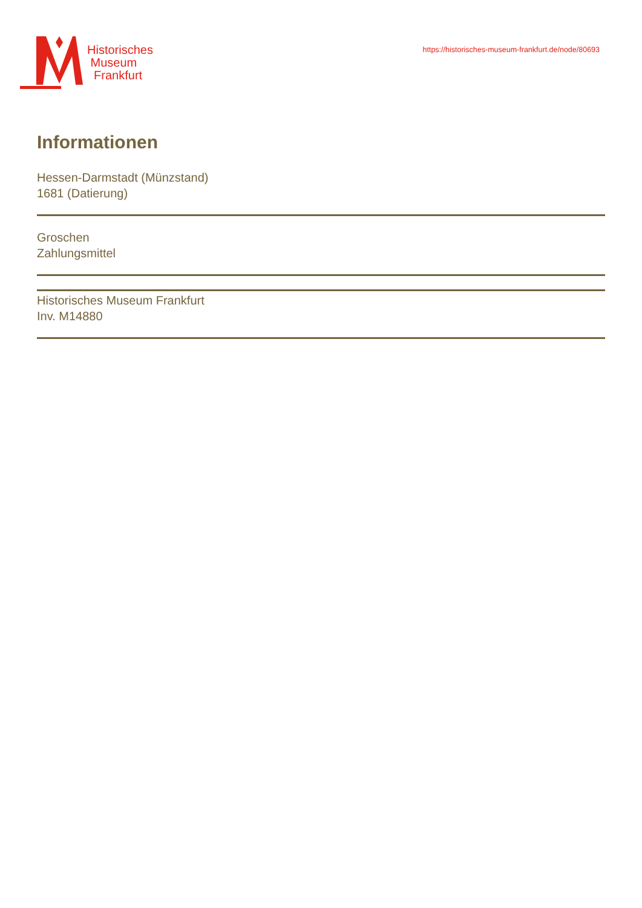Historisches
Museum
Frankfurt
https://historisches-museum-frankfurt.de/node/80693
Informationen
Hessen-Darmstadt (Münzstand)
1681 (Datierung)
Groschen
Zahlungsmittel
Historisches Museum Frankfurt
Inv. M14880